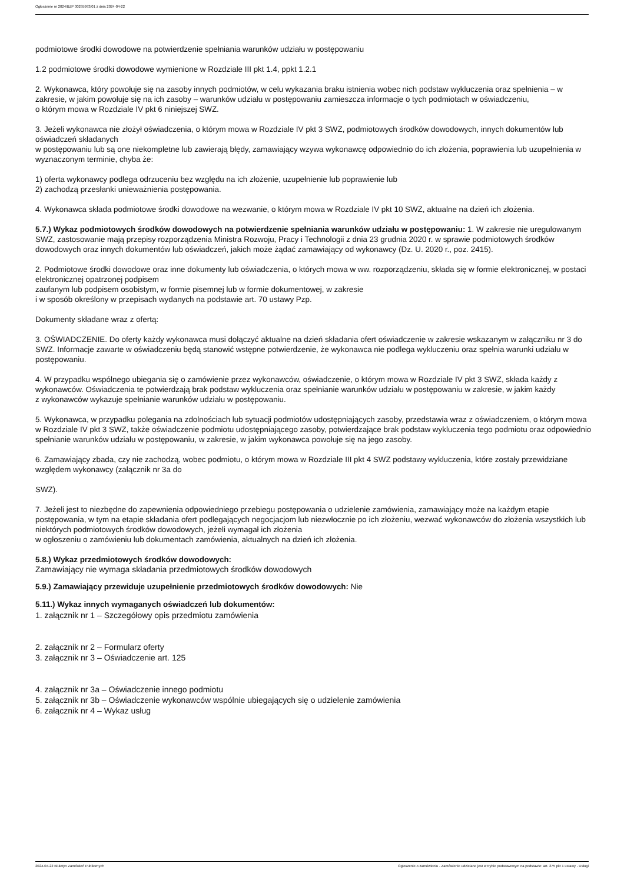Ogłoszenie nr 2024/BZP 00295993/01 z dnia 2024-04-22
podmiotowe środki dowodowe na potwierdzenie spełniania warunków udziału w postępowaniu
1.2 podmiotowe środki dowodowe wymienione w Rozdziale III pkt 1.4, ppkt 1.2.1
2. Wykonawca, który powołuje się na zasoby innych podmiotów, w celu wykazania braku istnienia wobec nich podstaw wykluczenia oraz spełnienia – w zakresie, w jakim powołuje się na ich zasoby – warunków udziału w postępowaniu zamieszcza informacje o tych podmiotach w oświadczeniu,
o którym mowa w Rozdziale IV pkt 6 niniejszej SWZ.
3. Jeżeli wykonawca nie złożył oświadczenia, o którym mowa w Rozdziale IV pkt 3 SWZ, podmiotowych środków dowodowych, innych dokumentów lub oświadczeń składanych
w postępowaniu lub są one niekompletne lub zawierają błędy, zamawiający wzywa wykonawcę odpowiednio do ich złożenia, poprawienia lub uzupełnienia w wyznaczonym terminie, chyba że:
1) oferta wykonawcy podlega odrzuceniu bez względu na ich złożenie, uzupełnienie lub poprawienie lub
2) zachodzą przesłanki unieważnienia postępowania.
4. Wykonawca składa podmiotowe środki dowodowe na wezwanie, o którym mowa w Rozdziale IV pkt 10 SWZ, aktualne na dzień ich złożenia.
5.7.) Wykaz podmiotowych środków dowodowych na potwierdzenie spełniania warunków udziału w postępowaniu: 1. W zakresie nie uregulowanym SWZ, zastosowanie mają przepisy rozporządzenia Ministra Rozwoju, Pracy i Technologii z dnia 23 grudnia 2020 r. w sprawie podmiotowych środków dowodowych oraz innych dokumentów lub oświadczeń, jakich może żądać zamawiający od wykonawcy (Dz. U. 2020 r., poz. 2415).
2. Podmiotowe środki dowodowe oraz inne dokumenty lub oświadczenia, o których mowa w ww. rozporządzeniu, składa się w formie elektronicznej, w postaci elektronicznej opatrzonej podpisem
zaufanym lub podpisem osobistym, w formie pisemnej lub w formie dokumentowej, w zakresie
i w sposób określony w przepisach wydanych na podstawie art. 70 ustawy Pzp.
Dokumenty składane wraz z ofertą:
3. OŚWIADCZENIE. Do oferty każdy wykonawca musi dołączyć aktualne na dzień składania ofert oświadczenie w zakresie wskazanym w załączniku nr 3 do SWZ. Informacje zawarte w oświadczeniu będą stanowić wstępne potwierdzenie, że wykonawca nie podlega wykluczeniu oraz spełnia warunki udziału w postępowaniu.
4. W przypadku wspólnego ubiegania się o zamówienie przez wykonawców, oświadczenie, o którym mowa w Rozdziale IV pkt 3 SWZ, składa każdy z wykonawców. Oświadczenia te potwierdzają brak podstaw wykluczenia oraz spełnianie warunków udziału w postępowaniu w zakresie, w jakim każdy
z wykonawców wykazuje spełnianie warunków udziału w postępowaniu.
5. Wykonawca, w przypadku polegania na zdolnościach lub sytuacji podmiotów udostępniających zasoby, przedstawia wraz z oświadczeniem, o którym mowa w Rozdziale IV pkt 3 SWZ, także oświadczenie podmiotu udostępniającego zasoby, potwierdzające brak podstaw wykluczenia tego podmiotu oraz odpowiednio spełnianie warunków udziału w postępowaniu, w zakresie, w jakim wykonawca powołuje się na jego zasoby.
6. Zamawiający zbada, czy nie zachodzą, wobec podmiotu, o którym mowa w Rozdziale III pkt 4 SWZ podstawy wykluczenia, które zostały przewidziane względem wykonawcy (załącznik nr 3a do
SWZ).
7. Jeżeli jest to niezbędne do zapewnienia odpowiedniego przebiegu postępowania o udzielenie zamówienia, zamawiający może na każdym etapie postępowania, w tym na etapie składania ofert podlegających negocjacjom lub niezwłocznie po ich złożeniu, wezwać wykonawców do złożenia wszystkich lub niektórych podmiotowych środków dowodowych, jeżeli wymagał ich złożenia
w ogłoszeniu o zamówieniu lub dokumentach zamówienia, aktualnych na dzień ich złożenia.
5.8.) Wykaz przedmiotowych środków dowodowych:
Zamawiający nie wymaga składania przedmiotowych środków dowodowych
5.9.) Zamawiający przewiduje uzupełnienie przedmiotowych środków dowodowych: Nie
5.11.) Wykaz innych wymaganych oświadczeń lub dokumentów:
1. załącznik nr 1 – Szczegółowy opis przedmiotu zamówienia
2. załącznik nr 2 – Formularz oferty
3. załącznik nr 3 – Oświadczenie art. 125
4. załącznik nr 3a – Oświadczenie innego podmiotu
5. załącznik nr 3b – Oświadczenie wykonawców wspólnie ubiegających się o udzielenie zamówienia
6. załącznik nr 4 – Wykaz usług
2024-04-22 Biuletyn Zamówień Publicznych Ogłoszenie o zamówieniu - Zamówienie udzielane jest w trybie podstawowym na podstawie: art. 275 pkt 1 ustawy - Usługi